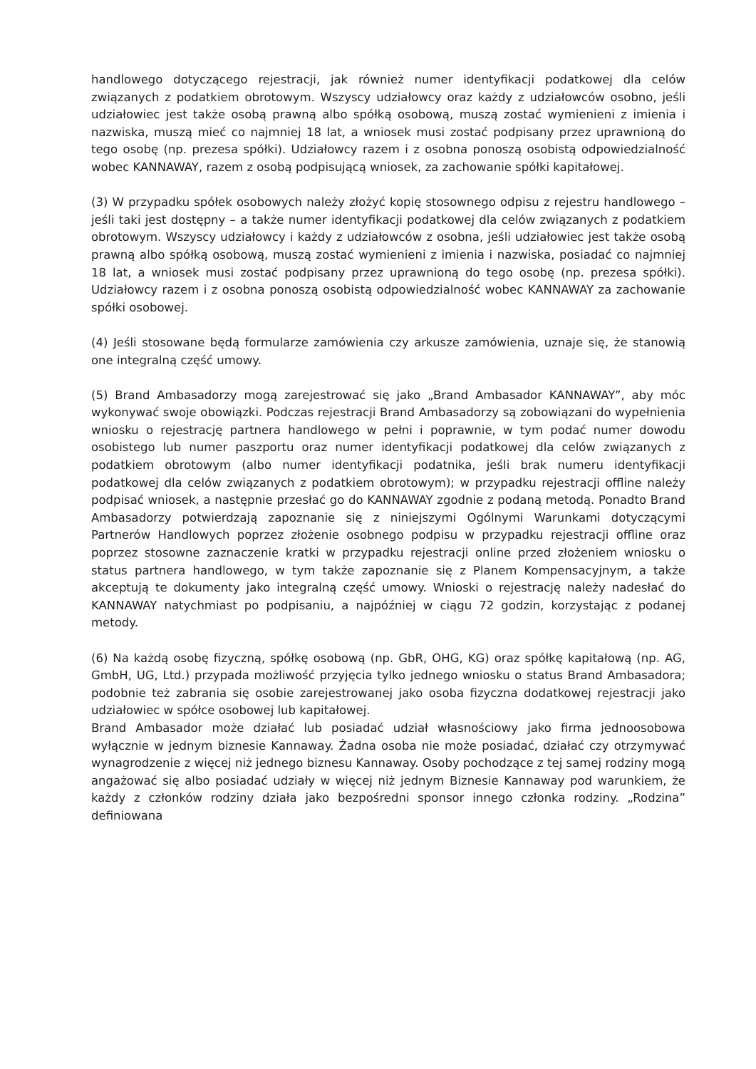handlowego dotyczącego rejestracji, jak również numer identyfikacji podatkowej dla celów związanych z podatkiem obrotowym. Wszyscy udziałowcy oraz każdy z udziałowców osobno, jeśli udziałowiec jest także osobą prawną albo spółką osobową, muszą zostać wymienieni z imienia i nazwiska, muszą mieć co najmniej 18 lat, a wniosek musi zostać podpisany przez uprawnioną do tego osobę (np. prezesa spółki). Udziałowcy razem i z osobna ponoszą osobistą odpowiedzialność wobec KANNAWAY, razem z osobą podpisującą wniosek, za zachowanie spółki kapitałowej.
(3) W przypadku spółek osobowych należy złożyć kopię stosownego odpisu z rejestru handlowego – jeśli taki jest dostępny – a także numer identyfikacji podatkowej dla celów związanych z podatkiem obrotowym. Wszyscy udziałowcy i każdy z udziałowców z osobna, jeśli udziałowiec jest także osobą prawną albo spółką osobową, muszą zostać wymienieni z imienia i nazwiska, posiadać co najmniej 18 lat, a wniosek musi zostać podpisany przez uprawnioną do tego osobę (np. prezesa spółki). Udziałowcy razem i z osobna ponoszą osobistą odpowiedzialność wobec KANNAWAY za zachowanie spółki osobowej.
(4) Jeśli stosowane będą formularze zamówienia czy arkusze zamówienia, uznaje się, że stanowią one integralną część umowy.
(5) Brand Ambasadorzy mogą zarejestrować się jako „Brand Ambasador KANNAWAY”, aby móc wykonywać swoje obowiązki. Podczas rejestracji Brand Ambasadorzy są zobowiązani do wypełnienia wniosku o rejestrację partnera handlowego w pełni i poprawnie, w tym podać numer dowodu osobistego lub numer paszportu oraz numer identyfikacji podatkowej dla celów związanych z podatkiem obrotowym (albo numer identyfikacji podatnika, jeśli brak numeru identyfikacji podatkowej dla celów związanych z podatkiem obrotowym); w przypadku rejestracji offline należy podpisać wniosek, a następnie przesłać go do KANNAWAY zgodnie z podaną metodą. Ponadto Brand Ambasadorzy potwierdzają zapoznanie się z niniejszymi Ogólnymi Warunkami dotyczącymi Partnerów Handlowych poprzez złożenie osobnego podpisu w przypadku rejestracji offline oraz poprzez stosowne zaznaczenie kratki w przypadku rejestracji online przed złożeniem wniosku o status partnera handlowego, w tym także zapoznanie się z Planem Kompensacyjnym, a także akceptują te dokumenty jako integralną część umowy. Wnioski o rejestrację należy nadesłać do KANNAWAY natychmiast po podpisaniu, a najpóźniej w ciągu 72 godzin, korzystając z podanej metody.
(6) Na każdą osobę fizyczną, spółkę osobową (np. GbR, OHG, KG) oraz spółkę kapitałową (np. AG, GmbH, UG, Ltd.) przypada możliwość przyjęcia tylko jednego wniosku o status Brand Ambasadora; podobnie też zabrania się osobie zarejestrowanej jako osoba fizyczna dodatkowej rejestracji jako udziałowiec w spółce osobowej lub kapitałowej.
Brand Ambasador może działać lub posiadać udział własnościowy jako firma jednoosobowa wyłącznie w jednym biznesie Kannaway. Żadna osoba nie może posiadać, działać czy otrzymywać wynagrodzenie z więcej niż jednego biznesu Kannaway. Osoby pochodzące z tej samej rodziny mogą angażować się albo posiadać udziały w więcej niż jednym Biznesie Kannaway pod warunkiem, że każdy z członków rodziny działa jako bezpośredni sponsor innego członka rodziny. „Rodzina” definiowana